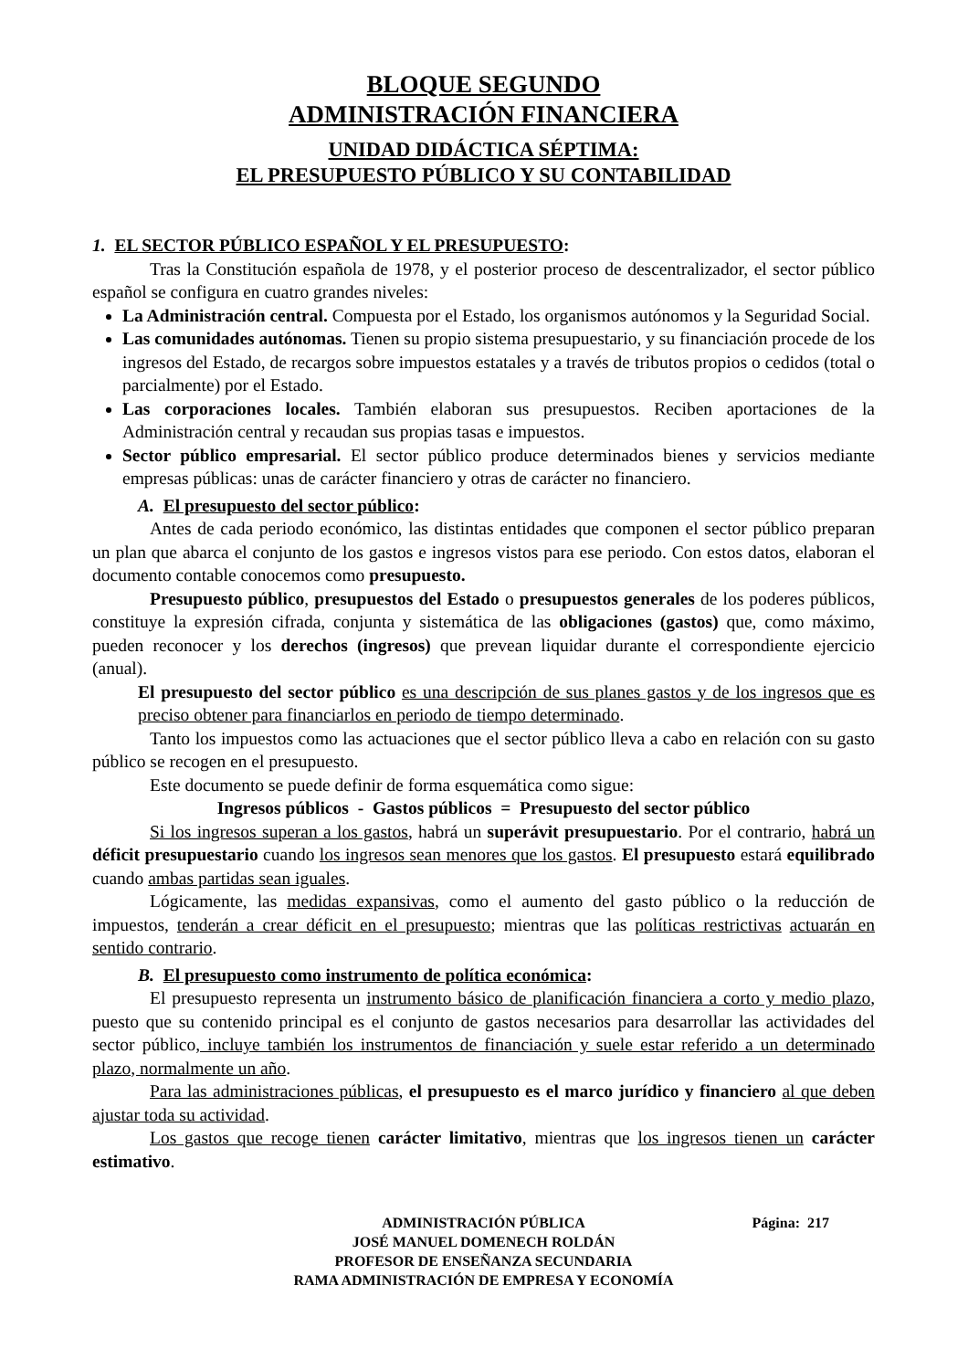BLOQUE SEGUNDO
ADMINISTRACIÓN FINANCIERA
UNIDAD DIDÁCTICA SÉPTIMA:
EL PRESUPUESTO PÚBLICO Y SU CONTABILIDAD
1. EL SECTOR PÚBLICO ESPAÑOL Y EL PRESUPUESTO:
Tras la Constitución española de 1978, y el posterior proceso de descentralizador, el sector público español se configura en cuatro grandes niveles:
La Administración central. Compuesta por el Estado, los organismos autónomos y la Seguridad Social.
Las comunidades autónomas. Tienen su propio sistema presupuestario, y su financiación procede de los ingresos del Estado, de recargos sobre impuestos estatales y a través de tributos propios o cedidos (total o parcialmente) por el Estado.
Las corporaciones locales. También elaboran sus presupuestos. Reciben aportaciones de la Administración central y recaudan sus propias tasas e impuestos.
Sector público empresarial. El sector público produce determinados bienes y servicios mediante empresas públicas: unas de carácter financiero y otras de carácter no financiero.
A. El presupuesto del sector público:
Antes de cada periodo económico, las distintas entidades que componen el sector público preparan un plan que abarca el conjunto de los gastos e ingresos vistos para ese periodo. Con estos datos, elaboran el documento contable conocemos como presupuesto.
Presupuesto público, presupuestos del Estado o presupuestos generales de los poderes públicos, constituye la expresión cifrada, conjunta y sistemática de las obligaciones (gastos) que, como máximo, pueden reconocer y los derechos (ingresos) que prevean liquidar durante el correspondiente ejercicio (anual).
El presupuesto del sector público es una descripción de sus planes gastos y de los ingresos que es preciso obtener para financiarlos en periodo de tiempo determinado.
Tanto los impuestos como las actuaciones que el sector público lleva a cabo en relación con su gasto público se recogen en el presupuesto.
Este documento se puede definir de forma esquemática como sigue:
Ingresos públicos - Gastos públicos = Presupuesto del sector público
Si los ingresos superan a los gastos, habrá un superávit presupuestario. Por el contrario, habrá un déficit presupuestario cuando los ingresos sean menores que los gastos. El presupuesto estará equilibrado cuando ambas partidas sean iguales.
Lógicamente, las medidas expansivas, como el aumento del gasto público o la reducción de impuestos, tenderán a crear déficit en el presupuesto; mientras que las políticas restrictivas actuarán en sentido contrario.
B. El presupuesto como instrumento de política económica:
El presupuesto representa un instrumento básico de planificación financiera a corto y medio plazo, puesto que su contenido principal es el conjunto de gastos necesarios para desarrollar las actividades del sector público, incluye también los instrumentos de financiación y suele estar referido a un determinado plazo, normalmente un año.
Para las administraciones públicas, el presupuesto es el marco jurídico y financiero al que deben ajustar toda su actividad.
Los gastos que recoge tienen carácter limitativo, mientras que los ingresos tienen un carácter estimativo.
Página: 217 ADMINISTRACIÓN PÚBLICA
JOSÉ MANUEL DOMENECH ROLDÁN
PROFESOR DE ENSEÑANZA SECUNDARIA
RAMA ADMINISTRACIÓN DE EMPRESA Y ECONOMÍA